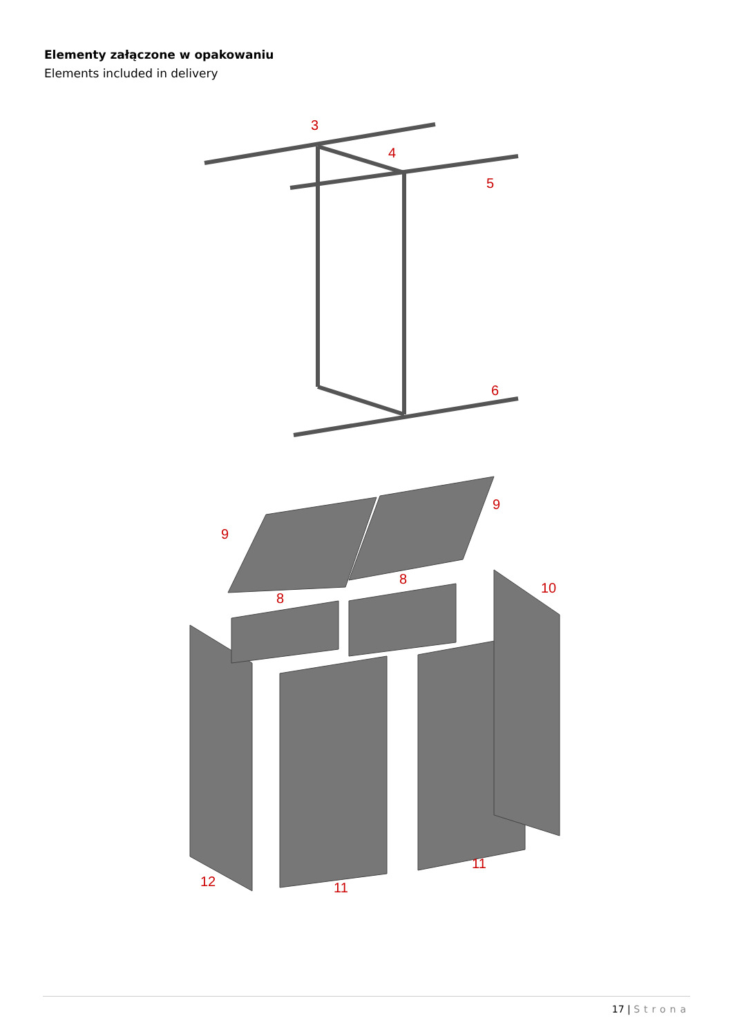Elementy załączone w opakowaniu
Elements included in delivery
3
4
5
6
9
9
8
8
10
12
11
11
17 | Strona